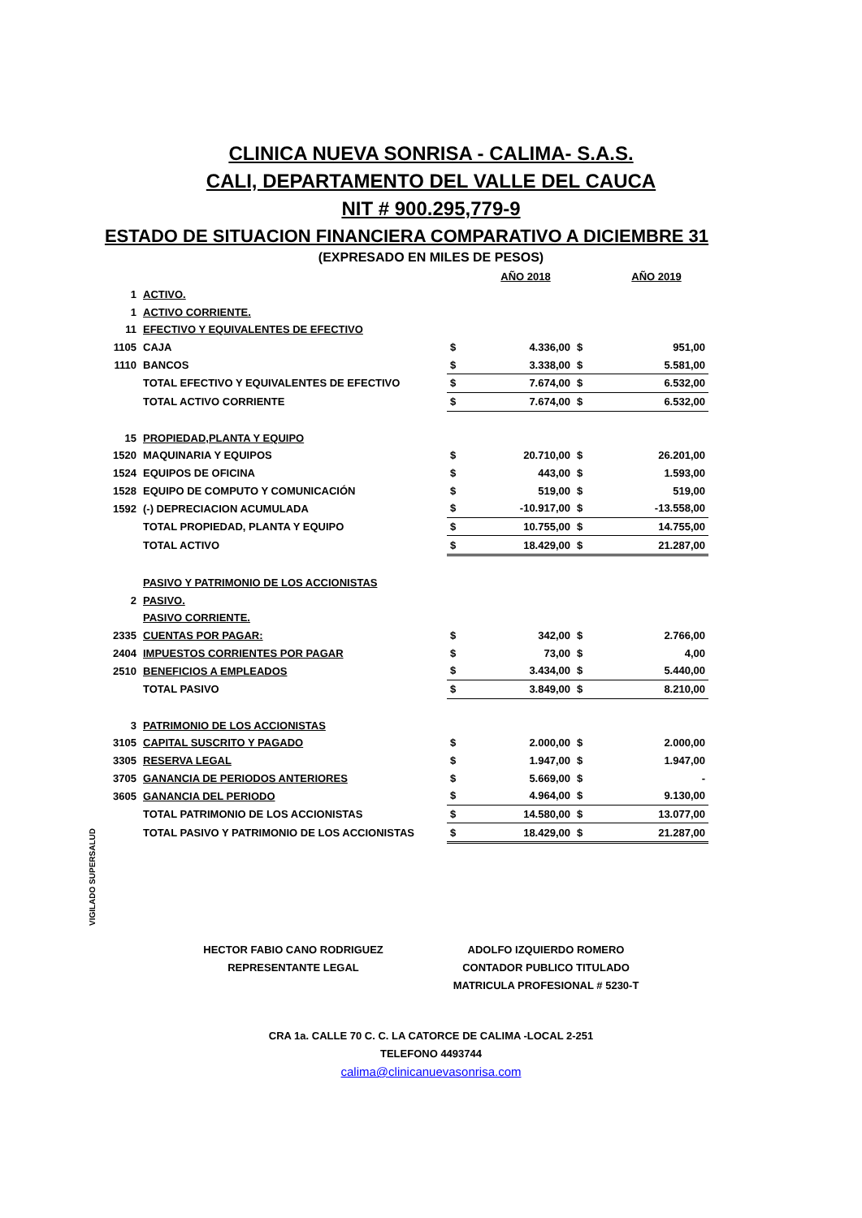CLINICA NUEVA SONRISA - CALIMA- S.A.S.
CALI, DEPARTAMENTO DEL VALLE DEL CAUCA
NIT # 900.295,779-9
ESTADO DE SITUACION FINANCIERA COMPARATIVO A DICIEMBRE 31
(EXPRESADO EN MILES DE PESOS)
| | | | AÑO 2018 | | AÑO 2019 |
| 1 | ACTIVO. | | | | |
| 1 | ACTIVO CORRIENTE. | | | | |
| 11 | EFECTIVO Y EQUIVALENTES DE EFECTIVO | | | | |
| 1105 | CAJA | $ | 4.336,00 | $ | 951,00 |
| 1110 | BANCOS | $ | 3.338,00 | $ | 5.581,00 |
| | TOTAL EFECTIVO Y EQUIVALENTES DE EFECTIVO | $ | 7.674,00 | $ | 6.532,00 |
| | TOTAL ACTIVO CORRIENTE | $ | 7.674,00 | $ | 6.532,00 |
| 15 | PROPIEDAD,PLANTA Y EQUIPO | | | | |
| 1520 | MAQUINARIA Y EQUIPOS | $ | 20.710,00 | $ | 26.201,00 |
| 1524 | EQUIPOS DE OFICINA | $ | 443,00 | $ | 1.593,00 |
| 1528 | EQUIPO DE COMPUTO Y COMUNICACIÓN | $ | 519,00 | $ | 519,00 |
| 1592 | (-) DEPRECIACION ACUMULADA | $ | -10.917,00 | $ | -13.558,00 |
| | TOTAL PROPIEDAD, PLANTA Y EQUIPO | $ | 10.755,00 | $ | 14.755,00 |
| | TOTAL ACTIVO | $ | 18.429,00 | $ | 21.287,00 |
| | PASIVO Y PATRIMONIO DE LOS ACCIONISTAS | | | | |
| 2 | PASIVO. | | | | |
| | PASIVO CORRIENTE. | | | | |
| 2335 | CUENTAS POR PAGAR: | $ | 342,00 | $ | 2.766,00 |
| 2404 | IMPUESTOS CORRIENTES POR PAGAR | $ | 73,00 | $ | 4,00 |
| 2510 | BENEFICIOS A EMPLEADOS | $ | 3.434,00 | $ | 5.440,00 |
| | TOTAL PASIVO | $ | 3.849,00 | $ | 8.210,00 |
| 3 | PATRIMONIO DE LOS ACCIONISTAS | | | | |
| 3105 | CAPITAL SUSCRITO Y PAGADO | $ | 2.000,00 | $ | 2.000,00 |
| 3305 | RESERVA LEGAL | $ | 1.947,00 | $ | 1.947,00 |
| 3705 | GANANCIA DE PERIODOS ANTERIORES | $ | 5.669,00 | $ | - |
| 3605 | GANANCIA DEL PERIODO | $ | 4.964,00 | $ | 9.130,00 |
| | TOTAL PATRIMONIO DE LOS ACCIONISTAS | $ | 14.580,00 | $ | 13.077,00 |
| | TOTAL PASIVO Y PATRIMONIO DE LOS ACCIONISTAS | $ | 18.429,00 | $ | 21.287,00 |
VIGILADO SUPERSALUD
HECTOR FABIO CANO RODRIGUEZ
REPRESENTANTE LEGAL
ADOLFO IZQUIERDO ROMERO
CONTADOR PUBLICO TITULADO
MATRICULA PROFESIONAL # 5230-T
CRA 1a. CALLE 70 C. C. LA CATORCE DE CALIMA -LOCAL 2-251
TELEFONO 4493744
calima@clinicanuevasonrisa.com